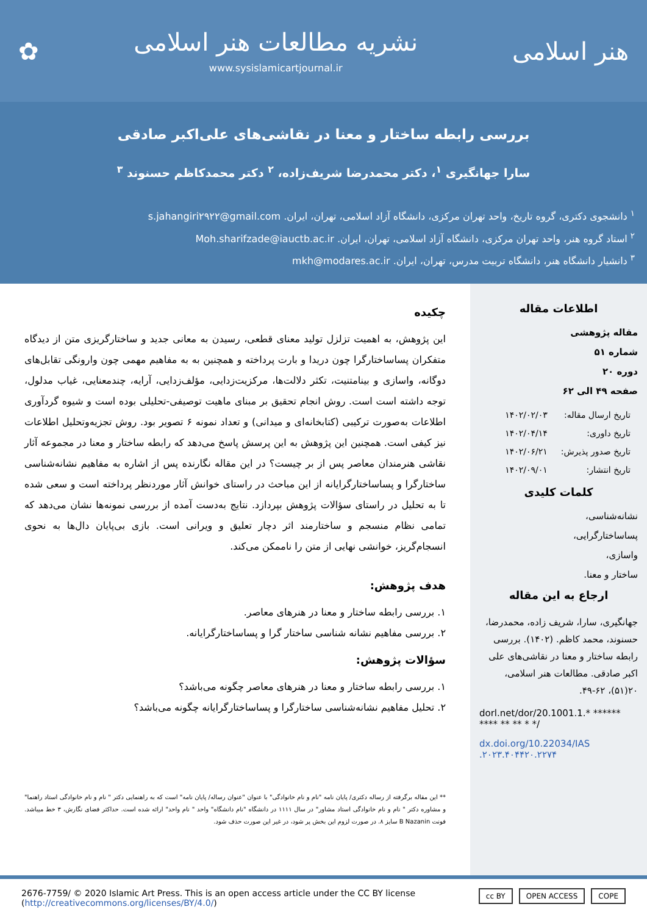هنر اسلامی
نشریه مطالعات هنر اسلامی
www.sysislamicartjournal.ir
✿
بررسی رابطه ساختار و معنا در نقاشی‌های علی‌اکبر صادقی
سارا جهانگیری <sup>۱</sup>، دکتر محمدرضا شریف‌زاده، <sup>۲</sup> دکتر محمدکاظم حسنوند <sup>۳</sup>
<sup>۱</sup> دانشجوی دکتری، گروه تاریخ، واحد تهران مرکزی، دانشگاه آزاد اسلامی، تهران، ایران. s.jahangiri۲۹۲۲@gmail.com
<sup>۲</sup> استاد گروه هنر، واحد تهران مرکزی، دانشگاه آزاد اسلامی، تهران، ایران. Moh.sharifzade@iauctb.ac.ir
<sup>۳</sup> دانشیار دانشگاه هنر، دانشگاه تربیت مدرس، تهران، ایران. mkh@modares.ac.ir
اطلاعات مقاله
مقاله پژوهشی
شماره ۵۱
دوره ۲۰
صفحه ۴۹ الی ۶۲
| تاریخ ارسال مقاله: | ۱۴۰۲/۰۲/۰۳ |
| تاریخ داوری: | ۱۴۰۲/۰۴/۱۴ |
| تاریخ صدور پذیرش: | ۱۴۰۲/۰۶/۲۱ |
| تاریخ انتشار: | ۱۴۰۲/۰۹/۰۱ |
کلمات کلیدی
نشانه‌شناسی،
پساساختارگرایی،
واسازی،
ساختار و معنا.
ارجاع به این مقاله
جهانگیری، سارا، شریف زاده، محمدرضا، حسنوند، محمد کاظم. (۱۴۰۲). بررسی رابطه ساختار و معنا در نقاشی‌های علی اکبر صادقی. مطالعات هنر اسلامی، ۲۰(۵۱)، ۶۲-۴۹.
dorl.net/dor/20.1001.1.* ****** **** ** ** * */
dx.doi.org/10.22034/IAS .۲۰۲۳.۴۰۴۴۲۰.۲۲۷۴
چکیده
این پژوهش، به اهمیت تزلزل تولید معنای قطعی، رسیدن به معانی جدید و ساختارگریزی متن از دیدگاه متفکران پساساختارگرا چون دریدا و بارت پرداخته و همچنین به به مفاهیم مهمی چون وارونگی تقابل‌های دوگانه، واسازی و بینامتنیت، تکثر دلالت‌ها، مرکزیت‌زدایی، مؤلف‌زدایی، آرایه، چندمعنایی، غیاب مدلول، توجه داشته است است. روش انجام تحقیق بر مبنای ماهیت توصیفی-تحلیلی بوده است و شیوه گردآوری اطلاعات به‌صورت ترکیبی (کتابخانه‌ای و میدانی) و تعداد نمونه ۶ تصویر بود. روش تجزیه‌وتحلیل اطلاعات نیز کیفی است. همچنین این پژوهش به این پرسش پاسخ می‌دهد که رابطه ساختار و معنا در مجموعه آثار نقاشی هنرمندان معاصر پس از بر چیست؟ در این مقاله نگارنده پس از اشاره به مفاهیم نشانه‌شناسی ساختارگرا و پساساختارگرایانه از این مباحث در راستای خوانش آثار موردنظر پرداخته است و سعی شده تا به تحلیل در راستای سؤالات پژوهش بپردازد. نتایج به‌دست آمده از بررسی نمونه‌ها نشان می‌دهد که تمامی نظام منسجم و ساختارمند اثر دچار تعلیق و ویرانی است. بازی بی‌پایان دال‌ها به نحوی انسجام‌گریز، خوانشی نهایی از متن را ناممکن می‌کند.
هدف پژوهش:
۱. بررسی رابطه ساختار و معنا در هنرهای معاصر.
۲. بررسی مفاهیم نشانه شناسی ساختار گرا و پساساختارگرایانه.
سؤالات پژوهش:
۱. بررسی رابطه ساختار و معنا در هنرهای معاصر چگونه می‌باشد؟
۲. تحلیل مفاهیم نشانه‌شناسی ساختارگرا و پساساختارگرایانه چگونه می‌باشد؟
** این مقاله برگرفته از رساله دکتری/ پایان نامه "نام و نام خانوادگی" با عنوان "عنوان رساله/ پایان نامه" است که به راهنمایی دکتر " نام و نام خانوادگی استاد راهنما" و مشاوره دکتر " نام و نام خانوادگی استاد مشاور" در سال ۱۱۱۱ در دانشگاه "نام دانشگاه" واحد " نام واحد" ارائه شده است. حداکثر فضای نگارش، ۳ خط میباشد. فونت B Nazanin سایز ۸. در صورت لزوم این بخش پر شود، در غیر این صورت حذف شود.
2676-7759/ © 2020 Islamic Art Press. This is an open access article under the CC BY license
(http://creativecommons.org/licenses/BY/4.0/)
cc BY OPEN ACCESS COPE